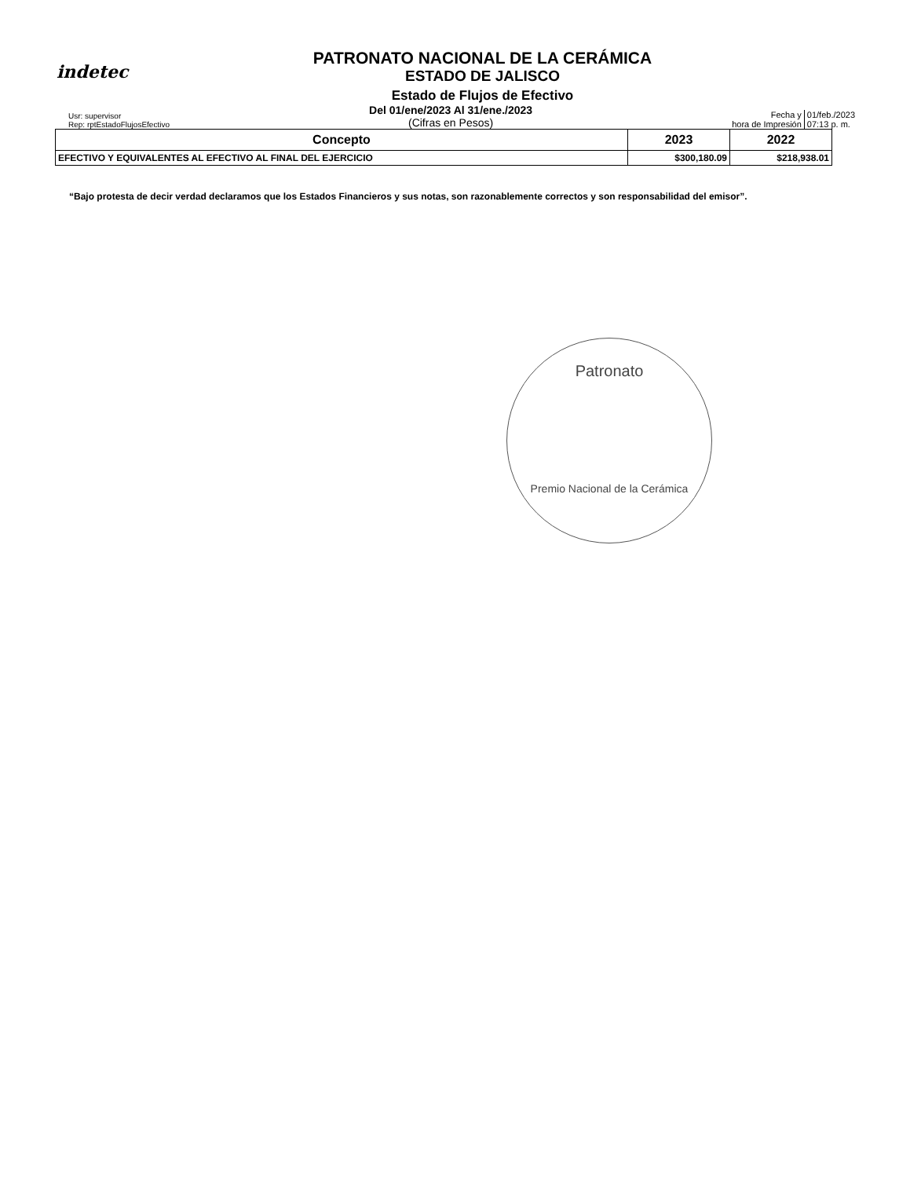indetec
PATRONATO NACIONAL DE LA CERÁMICA
ESTADO DE JALISCO
Estado de Flujos de Efectivo
Usr: supervisor
Rep: rptEstadoFlujosEfectivo
Del 01/ene/2023 Al 31/ene./2023
(Cifras en Pesos)
Fecha y
hora de Impresión
01/feb./2023
07:13 p. m.
| Concepto | 2023 | 2022 |
| --- | --- | --- |
| EFECTIVO Y EQUIVALENTES AL EFECTIVO AL FINAL DEL EJERCICIO | $300,180.09 | $218,938.01 |
“Bajo protesta de decir verdad declaramos que los Estados Financieros y sus notas, son razonablemente correctos y son responsabilidad del emisor”.
Patronato
Premio Nacional de la Cerámica